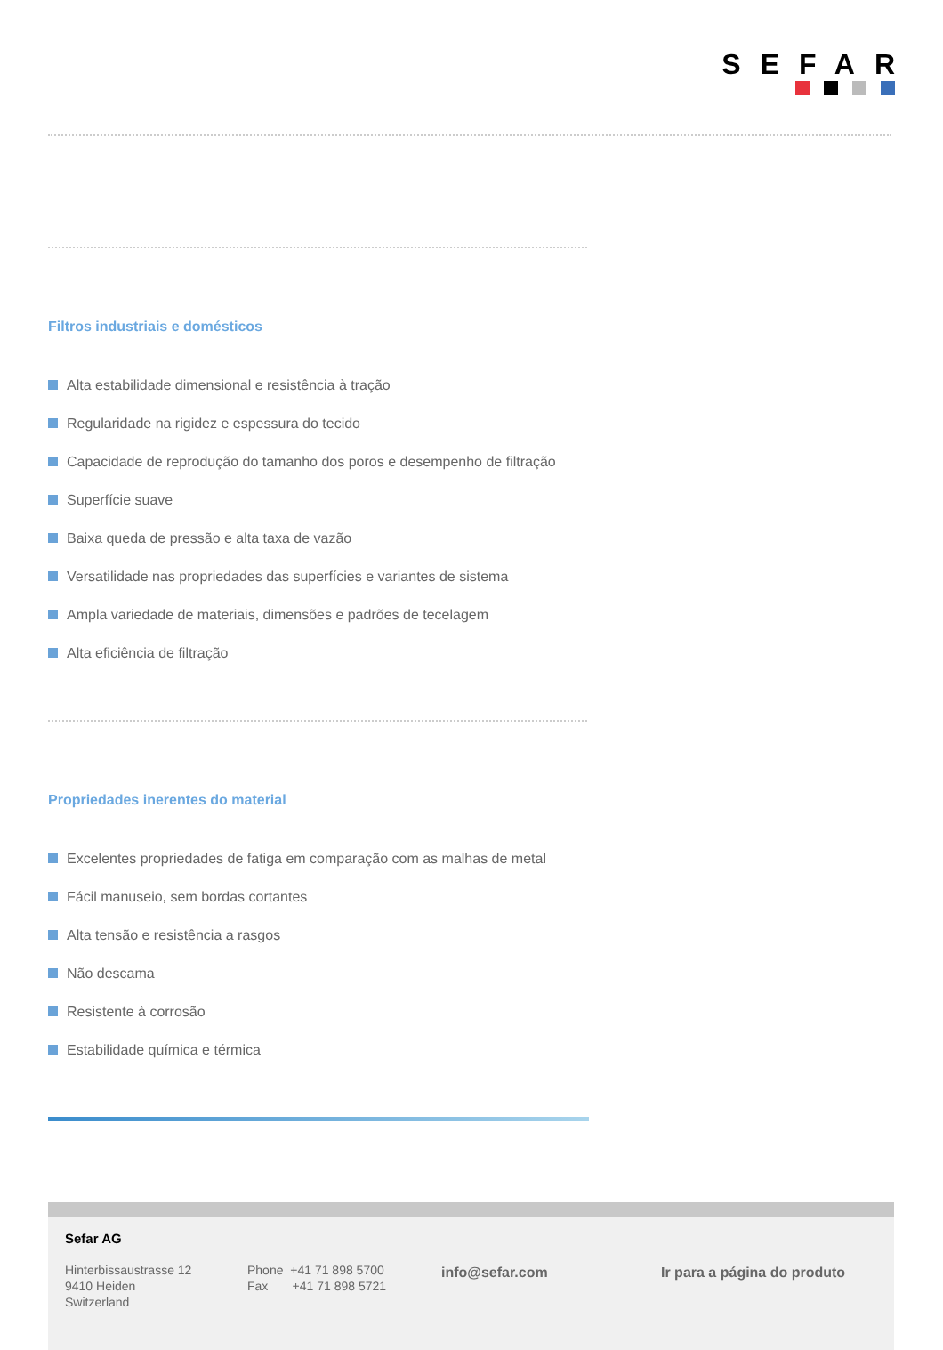SEFAR
Filtros industriais e domésticos
Alta estabilidade dimensional e resistência à tração
Regularidade na rigidez e espessura do tecido
Capacidade de reprodução do tamanho dos poros e desempenho de filtração
Superfície suave
Baixa queda de pressão e alta taxa de vazão
Versatilidade nas propriedades das superfícies e variantes de sistema
Ampla variedade de materiais, dimensões e padrões de tecelagem
Alta eficiência de filtração
Propriedades inerentes do material
Excelentes propriedades de fatiga em comparação com as malhas de metal
Fácil manuseio, sem bordas cortantes
Alta tensão e resistência a rasgos
Não descama
Resistente à corrosão
Estabilidade química e térmica
Sefar AG
Hinterbissaustrasse 12
9410 Heiden
Switzerland
Phone +41 71 898 5700
Fax +41 71 898 5721
info@sefar.com Ir para a página do produto